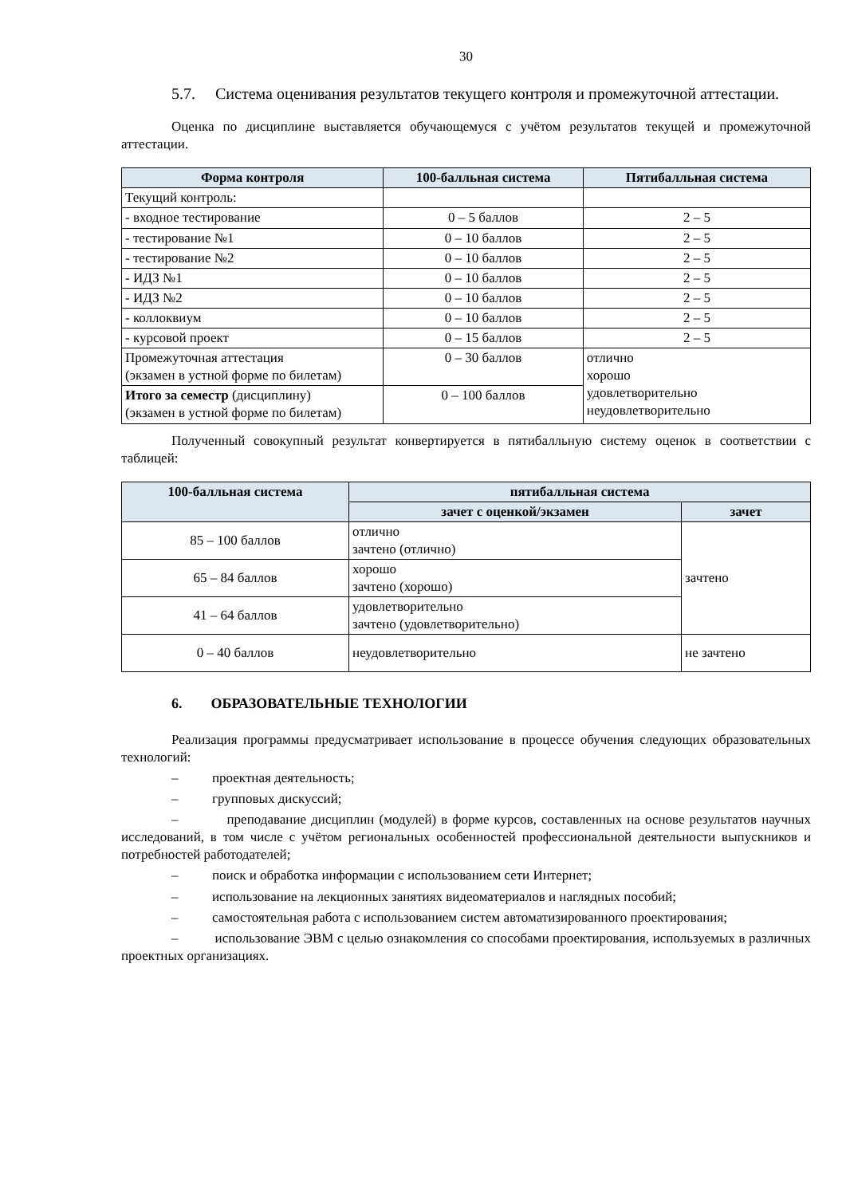30
5.7. Система оценивания результатов текущего контроля и промежуточной аттестации.
Оценка по дисциплине выставляется обучающемуся с учётом результатов текущей и промежуточной аттестации.
| Форма контроля | 100-балльная система | Пятибалльная система |
| --- | --- | --- |
| Текущий контроль: | | |
| - входное тестирование | 0 – 5 баллов | 2 – 5 |
| - тестирование №1 | 0 – 10 баллов | 2 – 5 |
| - тестирование №2 | 0 – 10 баллов | 2 – 5 |
| - ИДЗ №1 | 0 – 10 баллов | 2 – 5 |
| - ИДЗ №2 | 0 – 10 баллов | 2 – 5 |
| - коллоквиум | 0 – 10 баллов | 2 – 5 |
| - курсовой проект | 0 – 15 баллов | 2 – 5 |
| Промежуточная аттестация (экзамен в устной форме по билетам) | 0 – 30 баллов | отлично хорошо удовлетворительно неудовлетворительно |
| Итого за семестр (дисциплину) (экзамен в устной форме по билетам) | 0 – 100 баллов | |
Полученный совокупный результат конвертируется в пятибалльную систему оценок в соответствии с таблицей:
| 100-балльная система | пятибалльная система | |
| --- | --- | --- |
| | зачет с оценкой/экзамен | зачет |
| 85 – 100 баллов | отлично зачтено (отлично) | зачтено |
| 65 – 84 баллов | хорошо зачтено (хорошо) | |
| 41 – 64 баллов | удовлетворительно зачтено (удовлетворительно) | |
| 0 – 40 баллов | неудовлетворительно | не зачтено |
6. ОБРАЗОВАТЕЛЬНЫЕ ТЕХНОЛОГИИ
Реализация программы предусматривает использование в процессе обучения следующих образовательных технологий:
– проектная деятельность;
– групповых дискуссий;
– преподавание дисциплин (модулей) в форме курсов, составленных на основе результатов научных исследований, в том числе с учётом региональных особенностей профессиональной деятельности выпускников и потребностей работодателей;
– поиск и обработка информации с использованием сети Интернет;
– использование на лекционных занятиях видеоматериалов и наглядных пособий;
– самостоятельная работа с использованием систем автоматизированного проектирования;
– использование ЭВМ с целью ознакомления со способами проектирования, используемых в различных проектных организациях.